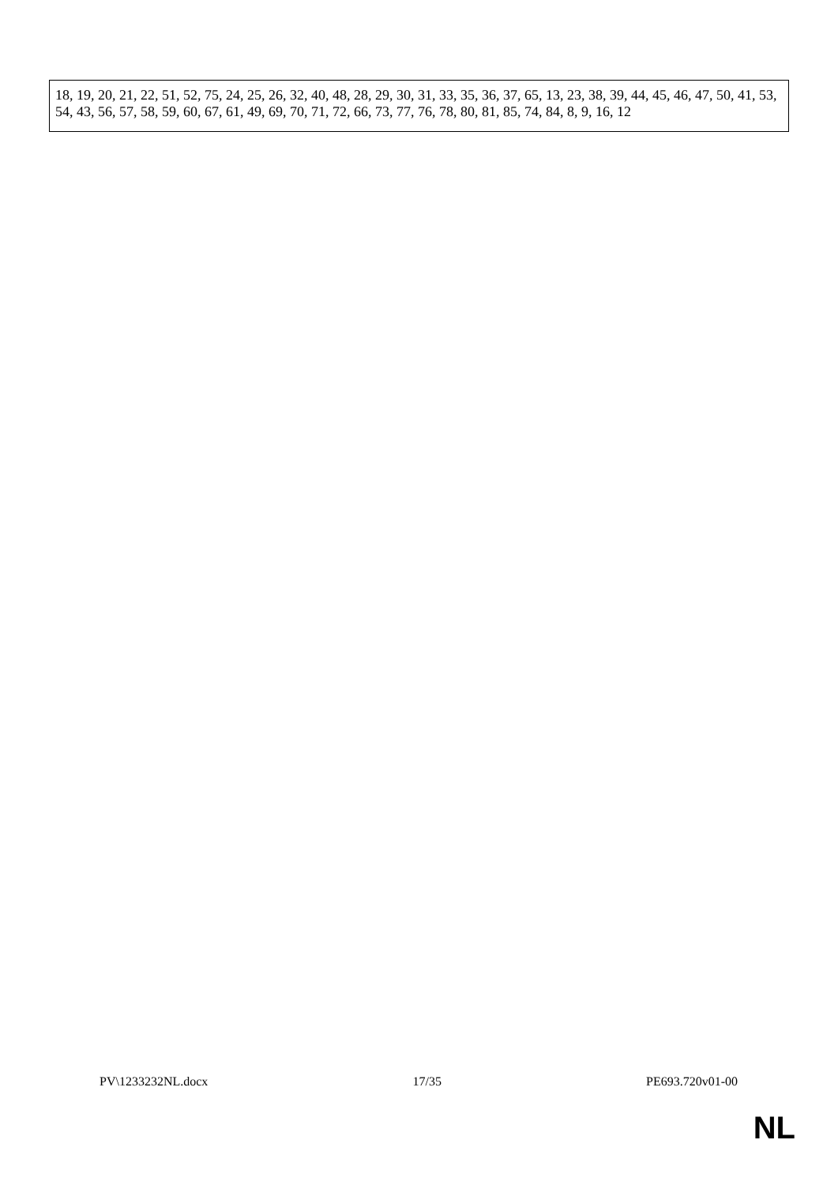| 18, 19, 20, 21, 22, 51, 52, 75, 24, 25, 26, 32, 40, 48, 28, 29, 30, 31, 33, 35, 36, 37, 65, 13, 23, 38, 39, 44, 45, 46, 47, 50, 41, 53, 54, 43, 56, 57, 58, 59, 60, 67, 61, 49, 69, 70, 71, 72, 66, 73, 77, 76, 78, 80, 81, 85, 74, 84, 8, 9, 16, 12 |
PV\1233232NL.docx 17/35 PE693.720v01-00
NL